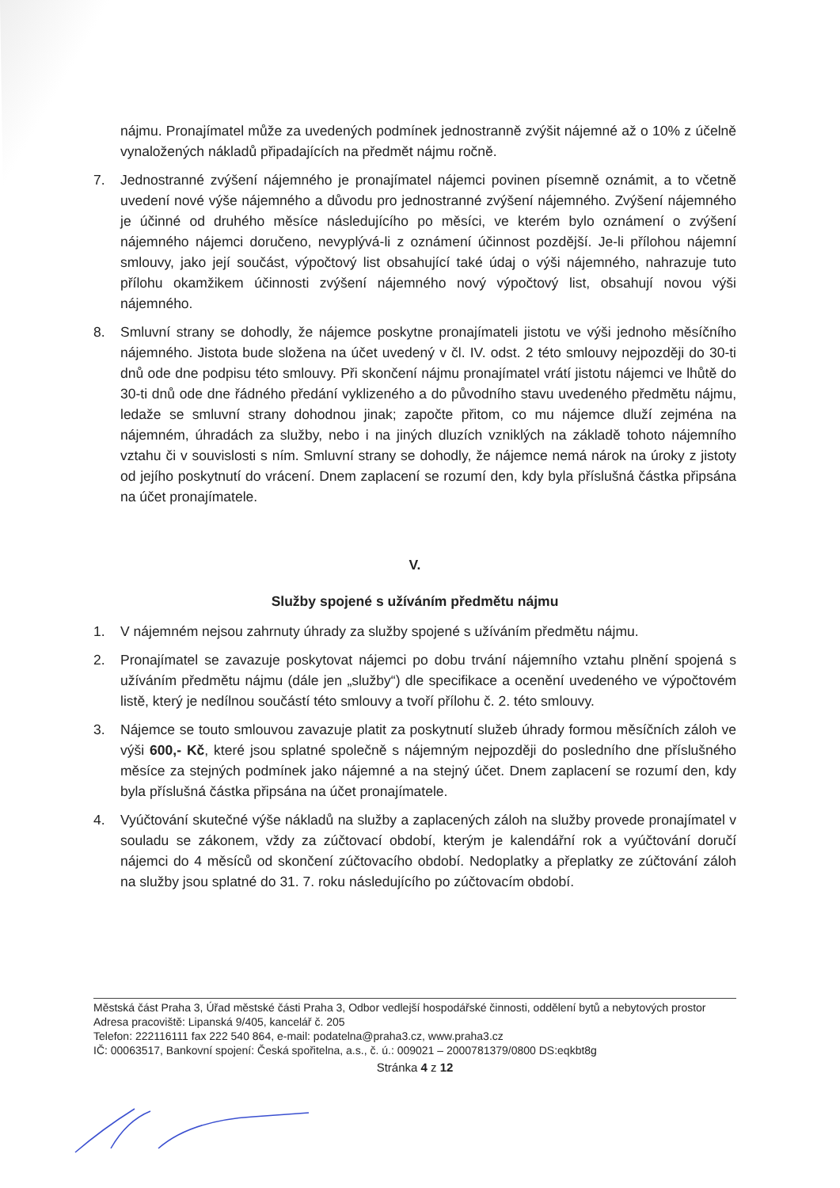nájmu. Pronajímatel může za uvedených podmínek jednostranně zvýšit nájemné až o 10% z účelně vynaložených nákladů připadajících na předmět nájmu ročně.
7. Jednostranné zvýšení nájemného je pronajímatel nájemci povinen písemně oznámit, a to včetně uvedení nové výše nájemného a důvodu pro jednostranné zvýšení nájemného. Zvýšení nájemného je účinné od druhého měsíce následujícího po měsíci, ve kterém bylo oznámení o zvýšení nájemného nájemci doručeno, nevyplývá-li z oznámení účinnost pozdější. Je-li přílohou nájemní smlouvy, jako její součást, výpočtový list obsahující také údaj o výši nájemného, nahrazuje tuto přílohu okamžikem účinnosti zvýšení nájemného nový výpočtový list, obsahují novou výši nájemného.
8. Smluvní strany se dohodly, že nájemce poskytne pronajímateli jistotu ve výši jednoho měsíčního nájemného. Jistota bude složena na účet uvedený v čl. IV. odst. 2 této smlouvy nejpozději do 30-ti dnů ode dne podpisu této smlouvy. Při skončení nájmu pronajímatel vrátí jistotu nájemci ve lhůtě do 30-ti dnů ode dne řádného předání vyklizeného a do původního stavu uvedeného předmětu nájmu, ledaže se smluvní strany dohodnou jinak; započte přitom, co mu nájemce dluží zejména na nájemném, úhradách za služby, nebo i na jiných dluzích vzniklých na základě tohoto nájemního vztahu či v souvislosti s ním. Smluvní strany se dohodly, že nájemce nemá nárok na úroky z jistoty od jejího poskytnutí do vrácení. Dnem zaplacení se rozumí den, kdy byla příslušná částka připsána na účet pronajímatele.
V.
Služby spojené s užíváním předmětu nájmu
1. V nájemném nejsou zahrnuty úhrady za služby spojené s užíváním předmětu nájmu.
2. Pronajímatel se zavazuje poskytovat nájemci po dobu trvání nájemního vztahu plnění spojená s užíváním předmětu nájmu (dále jen „služby“) dle specifikace a ocenění uvedeného ve výpočtovém listě, který je nedílnou součástí této smlouvy a tvoří přílohu č. 2. této smlouvy.
3. Nájemce se touto smlouvou zavazuje platit za poskytnutí služeb úhrady formou měsíčních záloh ve výši 600,- Kč, které jsou splatné společně s nájemným nejpozději do posledního dne příslušného měsíce za stejných podmínek jako nájemné a na stejný účet. Dnem zaplacení se rozumí den, kdy byla příslušná částka připsána na účet pronajímatele.
4. Vyúčtování skutečné výše nákladů na služby a zaplacených záloh na služby provede pronajímatel v souladu se zákonem, vždy za zúčtovací období, kterým je kalendářní rok a vyúčtování doručí nájemci do 4 měsíců od skončení zúčtovacího období. Nedoplatky a přeplatky ze zúčtování záloh na služby jsou splatné do 31. 7. roku následujícího po zúčtovacím období.
Městská část Praha 3, Úřad městské části Praha 3, Odbor vedlejší hospodářské činnosti, oddělení bytů a nebytových prostor
Adresa pracoviště: Lipanská 9/405, kancelář č. 205
Telefon: 222116111 fax 222 540 864, e-mail: podatelna@praha3.cz, www.praha3.cz
IČ: 00063517, Bankovní spojení: Česká spořitelna, a.s., č. ú.: 009021 – 2000781379/0800 DS:eqkbt8g
Stránka 4 z 12